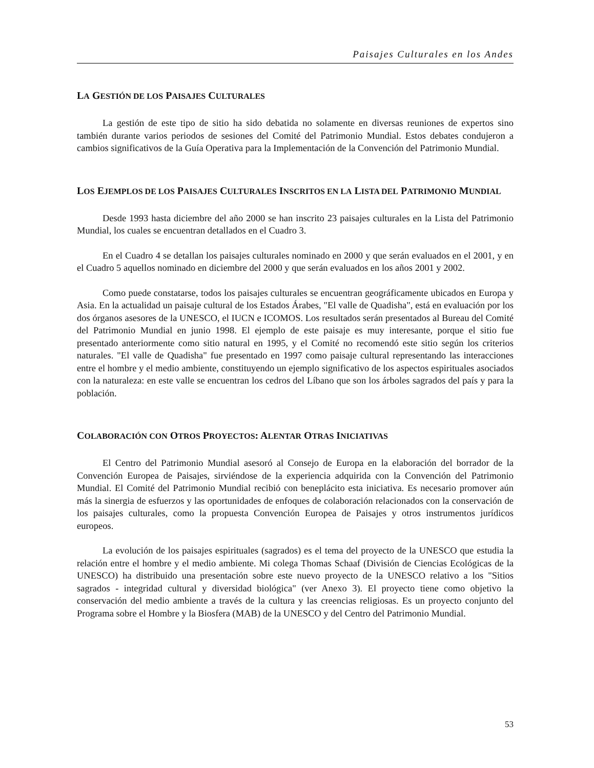Paisajes Culturales en los Andes
LA GESTIÓN DE LOS PAISAJES CULTURALES
La gestión de este tipo de sitio ha sido debatida no solamente en diversas reuniones de expertos sino también durante varios periodos de sesiones del Comité del Patrimonio Mundial. Estos debates condujeron a cambios significativos de la Guía Operativa para la Implementación de la Convención del Patrimonio Mundial.
LOS EJEMPLOS DE LOS PAISAJES CULTURALES INSCRITOS EN LA LISTA DEL PATRIMONIO MUNDIAL
Desde 1993 hasta diciembre del año 2000 se han inscrito 23 paisajes culturales en la Lista del Patrimonio Mundial, los cuales se encuentran detallados en el Cuadro 3.
En el Cuadro 4 se detallan los paisajes culturales nominado en 2000 y que serán evaluados en el 2001, y en el Cuadro 5 aquellos nominado en diciembre del 2000 y que serán evaluados en los años 2001 y 2002.
Como puede constatarse, todos los paisajes culturales se encuentran geográficamente ubicados en Europa y Asia. En la actualidad un paisaje cultural de los Estados Árabes, "El valle de Quadisha", está en evaluación por los dos órganos asesores de la UNESCO, el IUCN e ICOMOS. Los resultados serán presentados al Bureau del Comité del Patrimonio Mundial en junio 1998. El ejemplo de este paisaje es muy interesante, porque el sitio fue presentado anteriormente como sitio natural en 1995, y el Comité no recomendó este sitio según los criterios naturales. "El valle de Quadisha" fue presentado en 1997 como paisaje cultural representando las interacciones entre el hombre y el medio ambiente, constituyendo un ejemplo significativo de los aspectos espirituales asociados con la naturaleza: en este valle se encuentran los cedros del Líbano que son los árboles sagrados del país y para la población.
COLABORACIÓN CON OTROS PROYECTOS: ALENTAR OTRAS INICIATIVAS
El Centro del Patrimonio Mundial asesoró al Consejo de Europa en la elaboración del borrador de la Convención Europea de Paisajes, sirviéndose de la experiencia adquirida con la Convención del Patrimonio Mundial. El Comité del Patrimonio Mundial recibió con beneplácito esta iniciativa. Es necesario promover aún más la sinergia de esfuerzos y las oportunidades de enfoques de colaboración relacionados con la conservación de los paisajes culturales, como la propuesta Convención Europea de Paisajes y otros instrumentos jurídicos europeos.
La evolución de los paisajes espirituales (sagrados) es el tema del proyecto de la UNESCO que estudia la relación entre el hombre y el medio ambiente. Mi colega Thomas Schaaf (División de Ciencias Ecológicas de la UNESCO) ha distribuido una presentación sobre este nuevo proyecto de la UNESCO relativo a los "Sitios sagrados - integridad cultural y diversidad biológica" (ver Anexo 3). El proyecto tiene como objetivo la conservación del medio ambiente a través de la cultura y las creencias religiosas. Es un proyecto conjunto del Programa sobre el Hombre y la Biosfera (MAB) de la UNESCO y del Centro del Patrimonio Mundial.
53